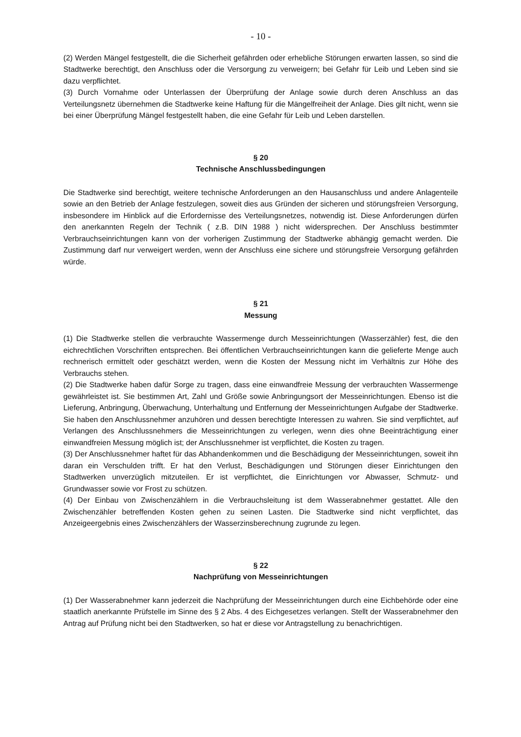- 10 -
(2) Werden Mängel festgestellt, die die Sicherheit gefährden oder erhebliche Störungen erwarten lassen, so sind die Stadtwerke berechtigt, den Anschluss oder die Versorgung zu verweigern; bei Gefahr für Leib und Leben sind sie dazu verpflichtet.
(3) Durch Vornahme oder Unterlassen der Überprüfung der Anlage sowie durch deren Anschluss an das Verteilungsnetz übernehmen die Stadtwerke keine Haftung für die Mängelfreiheit der Anlage. Dies gilt nicht, wenn sie bei einer Überprüfung Mängel festgestellt haben, die eine Gefahr für Leib und Leben darstellen.
§ 20
Technische Anschlussbedingungen
Die Stadtwerke sind berechtigt, weitere technische Anforderungen an den Hausanschluss und andere Anlagenteile sowie an den Betrieb der Anlage festzulegen, soweit dies aus Gründen der sicheren und störungsfreien Versorgung, insbesondere im Hinblick auf die Erfordernisse des Verteilungsnetzes, notwendig ist. Diese Anforderungen dürfen den anerkannten Regeln der Technik ( z.B. DIN 1988 ) nicht widersprechen. Der Anschluss bestimmter Verbrauchseinrichtungen kann von der vorherigen Zustimmung der Stadtwerke abhängig gemacht werden. Die Zustimmung darf nur verweigert werden, wenn der Anschluss eine sichere und störungsfreie Versorgung gefährden würde.
§ 21
Messung
(1) Die Stadtwerke stellen die verbrauchte Wassermenge durch Messeinrichtungen (Wasserzähler) fest, die den eichrechtlichen Vorschriften entsprechen. Bei öffentlichen Verbrauchseinrichtungen kann die gelieferte Menge auch rechnerisch ermittelt oder geschätzt werden, wenn die Kosten der Messung nicht im Verhältnis zur Höhe des Verbrauchs stehen.
(2) Die Stadtwerke haben dafür Sorge zu tragen, dass eine einwandfreie Messung der verbrauchten Wassermenge gewährleistet ist. Sie bestimmen Art, Zahl und Größe sowie Anbringungsort der Messeinrichtungen. Ebenso ist die Lieferung, Anbringung, Überwachung, Unterhaltung und Entfernung der Messeinrichtungen Aufgabe der Stadtwerke. Sie haben den Anschlussnehmer anzuhören und dessen berechtigte Interessen zu wahren. Sie sind verpflichtet, auf Verlangen des Anschlussnehmers die Messeinrichtungen zu verlegen, wenn dies ohne Beeinträchtigung einer einwandfreien Messung möglich ist; der Anschlussnehmer ist verpflichtet, die Kosten zu tragen.
(3) Der Anschlussnehmer haftet für das Abhandenkommen und die Beschädigung der Messeinrichtungen, soweit ihn daran ein Verschulden trifft. Er hat den Verlust, Beschädigungen und Störungen dieser Einrichtungen den Stadtwerken unverzüglich mitzuteilen. Er ist verpflichtet, die Einrichtungen vor Abwasser, Schmutz- und Grundwasser sowie vor Frost zu schützen.
(4) Der Einbau von Zwischenzählern in die Verbrauchsleitung ist dem Wasserabnehmer gestattet. Alle den Zwischenzähler betreffenden Kosten gehen zu seinen Lasten. Die Stadtwerke sind nicht verpflichtet, das Anzeigeergebnis eines Zwischenzählers der Wasserzinsberechnung zugrunde zu legen.
§ 22
Nachprüfung von Messeinrichtungen
(1) Der Wasserabnehmer kann jederzeit die Nachprüfung der Messeinrichtungen durch eine Eichbehörde oder eine staatlich anerkannte Prüfstelle im Sinne des § 2 Abs. 4 des Eichgesetzes verlangen. Stellt der Wasserabnehmer den Antrag auf Prüfung nicht bei den Stadtwerken, so hat er diese vor Antragstellung zu benachrichtigen.